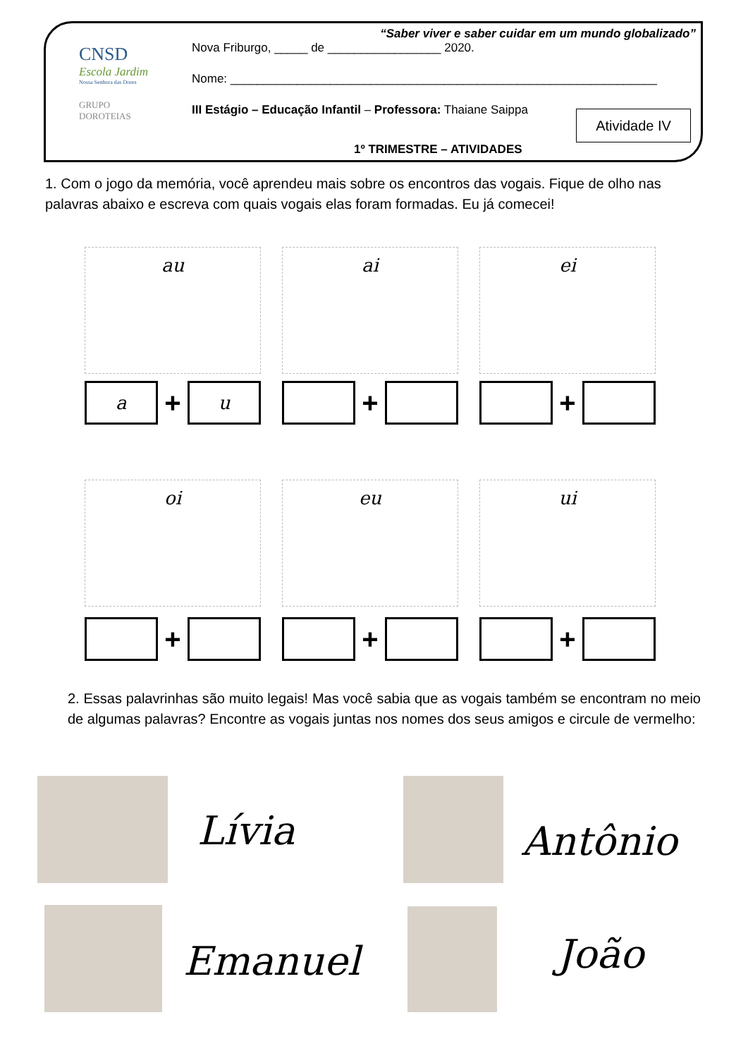CNSD
Escola Jardim
Nossa Senhora das Dores
GRUPO
DOROTEIAS
“Saber viver e saber cuidar em um mundo globalizado”
Nova Friburgo, _____ de _________________ 2020.
Nome: ________________________________________________________________
III Estágio – Educação Infantil – Professora: Thaiane Saippa
1º TRIMESTRE – ATIVIDADES
Atividade IV
1. Com o jogo da memória, você aprendeu mais sobre os encontros das vogais. Fique de olho nas palavras abaixo e escreva com quais vogais elas foram formadas. Eu já comecei!
au ai ei
a + u
+ +
oi eu ui
+ + +
2. Essas palavrinhas são muito legais! Mas você sabia que as vogais também se encontram no meio de algumas palavras? Encontre as vogais juntas nos nomes dos seus amigos e circule de vermelho:
Lívia Antônio
Emanuel João